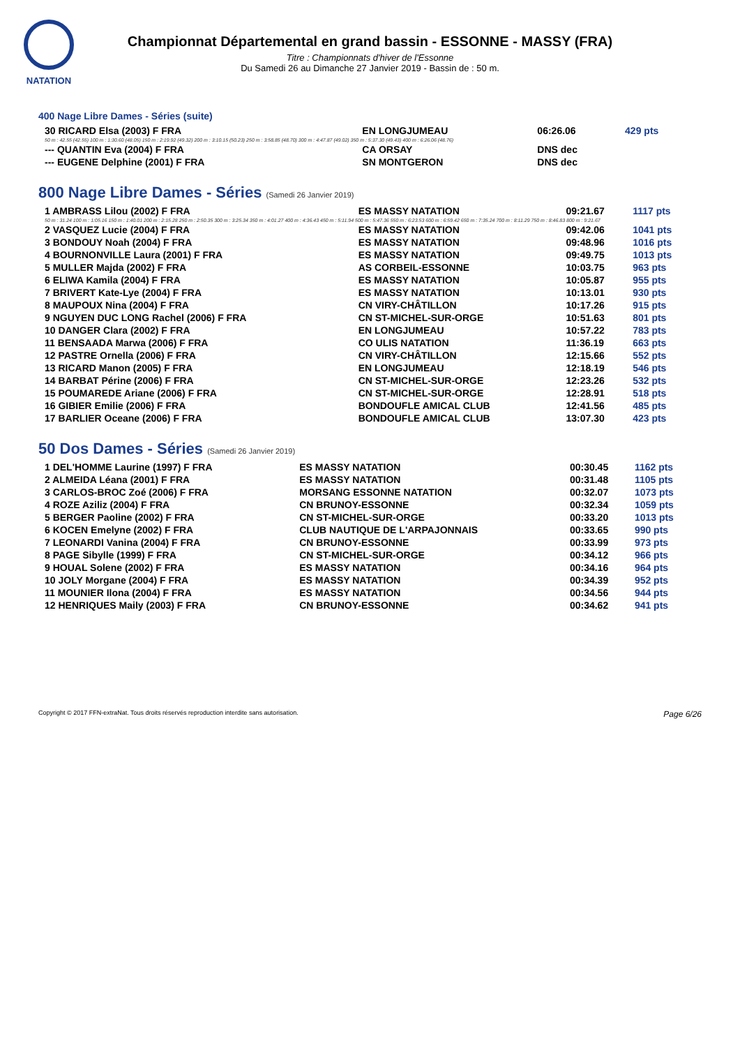NATATION
Championnat Départemental en grand bassin - ESSONNE - MASSY (FRA)
Titre : Championnats d'hiver de l'Essonne
Du Samedi 26 au Dimanche 27 Janvier 2019 - Bassin de : 50 m.
400 Nage Libre Dames - Séries (suite)
| 30 RICARD Elsa (2003) F FRA | EN LONGJUMEAU | 06:26.06 | 429 pts |
| 50 m : 42.55 (42.55) 100 m : 1:30.60 (48.05) 150 m : 2:19.92 (49.32) 200 m : 3:10.15 (50.23) 250 m : 3:58.85 (48.70) 300 m : 4:47.87 (49.02) 350 m : 5:37.30 (49.43) 400 m : 6:26.06 (48.76) | | | |
| --- QUANTIN Eva (2004) F FRA | CA ORSAY | DNS dec | |
| --- EUGENE Delphine (2001) F FRA | SN MONTGERON | DNS dec | |
800 Nage Libre Dames - Séries (Samedi 26 Janvier 2019)
| 1 AMBRASS Lilou (2002) F FRA | ES MASSY NATATION | 09:21.67 | 1117 pts |
| 50 m : 31.24 100 m : 1:05.16 150 m : 1:40.01 200 m : 2:15.28 250 m : 2:50.35 300 m : 3:25.34 350 m : 4:01.27 400 m : 4:36.43 450 m : 5:11.94 500 m : 5:47.36 550 m : 6:23.53 600 m : 6:59.42 650 m : 7:35.24 700 m : 8:11.29 750 m : 8:46.83 800 m : 9:21.67 | | | |
| 2 VASQUEZ Lucie (2004) F FRA | ES MASSY NATATION | 09:42.06 | 1041 pts |
| 3 BONDOUY Noah (2004) F FRA | ES MASSY NATATION | 09:48.96 | 1016 pts |
| 4 BOURNONVILLE Laura (2001) F FRA | ES MASSY NATATION | 09:49.75 | 1013 pts |
| 5 MULLER Majda (2002) F FRA | AS CORBEIL-ESSONNE | 10:03.75 | 963 pts |
| 6 ELIWA Kamila (2004) F FRA | ES MASSY NATATION | 10:05.87 | 955 pts |
| 7 BRIVERT Kate-Lye (2004) F FRA | ES MASSY NATATION | 10:13.01 | 930 pts |
| 8 MAUPOUX Nina (2004) F FRA | CN VIRY-CHÂTILLON | 10:17.26 | 915 pts |
| 9 NGUYEN DUC LONG Rachel (2006) F FRA | CN ST-MICHEL-SUR-ORGE | 10:51.63 | 801 pts |
| 10 DANGER Clara (2002) F FRA | EN LONGJUMEAU | 10:57.22 | 783 pts |
| 11 BENSAADA Marwa (2006) F FRA | CO ULIS NATATION | 11:36.19 | 663 pts |
| 12 PASTRE Ornella (2006) F FRA | CN VIRY-CHÂTILLON | 12:15.66 | 552 pts |
| 13 RICARD Manon (2005) F FRA | EN LONGJUMEAU | 12:18.19 | 546 pts |
| 14 BARBAT Périne (2006) F FRA | CN ST-MICHEL-SUR-ORGE | 12:23.26 | 532 pts |
| 15 POUMAREDE Ariane (2006) F FRA | CN ST-MICHEL-SUR-ORGE | 12:28.91 | 518 pts |
| 16 GIBIER Emilie (2006) F FRA | BONDOUFLE AMICAL CLUB | 12:41.56 | 485 pts |
| 17 BARLIER Oceane (2006) F FRA | BONDOUFLE AMICAL CLUB | 13:07.30 | 423 pts |
50 Dos Dames - Séries (Samedi 26 Janvier 2019)
| 1 DEL'HOMME Laurine (1997) F FRA | ES MASSY NATATION | 00:30.45 | 1162 pts |
| 2 ALMEIDA Léana (2001) F FRA | ES MASSY NATATION | 00:31.48 | 1105 pts |
| 3 CARLOS-BROC Zoé (2006) F FRA | MORSANG ESSONNE NATATION | 00:32.07 | 1073 pts |
| 4 ROZE Aziliz (2004) F FRA | CN BRUNOY-ESSONNE | 00:32.34 | 1059 pts |
| 5 BERGER Paoline (2002) F FRA | CN ST-MICHEL-SUR-ORGE | 00:33.20 | 1013 pts |
| 6 KOCEN Emelyne (2002) F FRA | CLUB NAUTIQUE DE L'ARPAJONNAIS | 00:33.65 | 990 pts |
| 7 LEONARDI Vanina (2004) F FRA | CN BRUNOY-ESSONNE | 00:33.99 | 973 pts |
| 8 PAGE Sibylle (1999) F FRA | CN ST-MICHEL-SUR-ORGE | 00:34.12 | 966 pts |
| 9 HOUAL Solene (2002) F FRA | ES MASSY NATATION | 00:34.16 | 964 pts |
| 10 JOLY Morgane (2004) F FRA | ES MASSY NATATION | 00:34.39 | 952 pts |
| 11 MOUNIER Ilona (2004) F FRA | ES MASSY NATATION | 00:34.56 | 944 pts |
| 12 HENRIQUES Maily (2003) F FRA | CN BRUNOY-ESSONNE | 00:34.62 | 941 pts |
Copyright © 2017 FFN-extraNat. Tous droits réservés reproduction interdite sans autorisation. Page 6/26